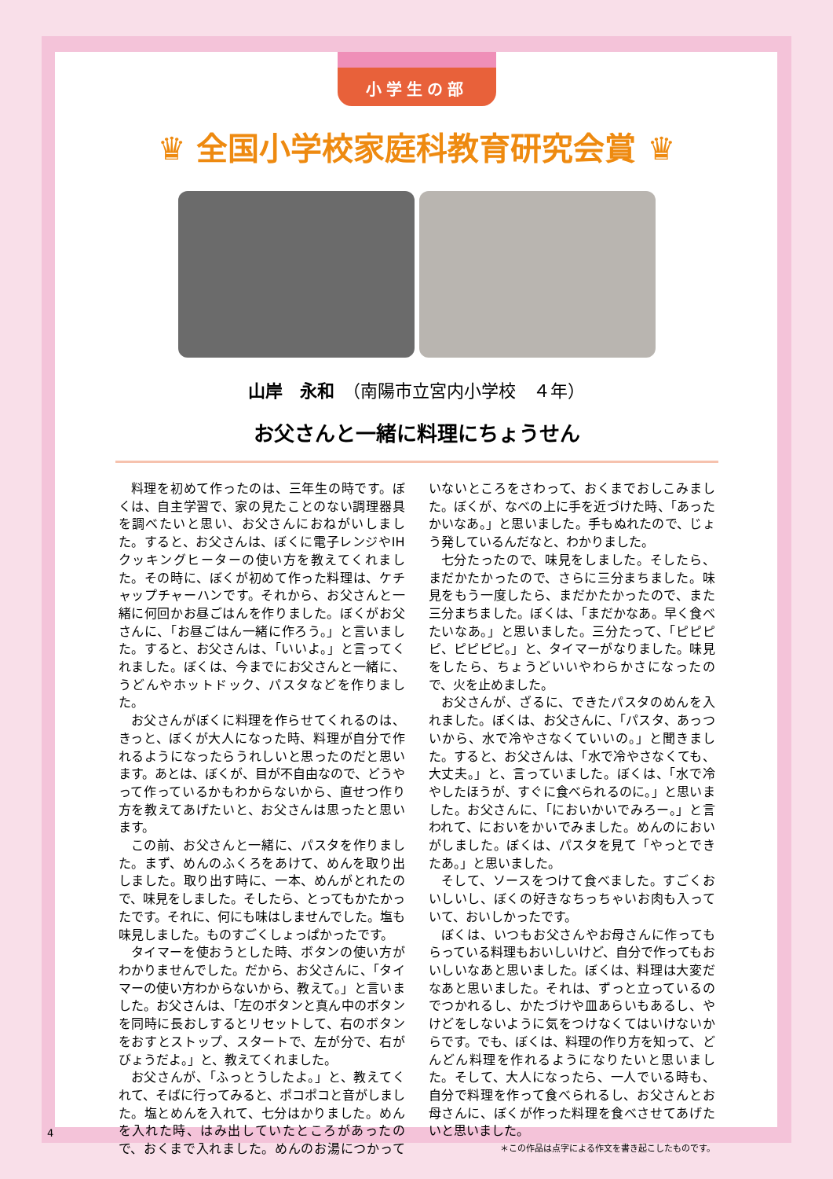小学生の部
♛ 全国小学校家庭科教育研究会賞 ♛
山岸　永和　（南陽市立宮内小学校　４年）
お父さんと一緒に料理にちょうせん
料理を初めて作ったのは、三年生の時です。ぼくは、自主学習で、家の見たことのない調理器具を調べたいと思い、お父さんにおねがいしました。すると、お父さんは、ぼくに電子レンジやIHクッキングヒーターの使い方を教えてくれました。その時に、ぼくが初めて作った料理は、ケチャップチャーハンです。それから、お父さんと一緒に何回かお昼ごはんを作りました。ぼくがお父さんに、「お昼ごはん一緒に作ろう。」と言いました。すると、お父さんは、「いいよ。」と言ってくれました。ぼくは、今までにお父さんと一緒に、うどんやホットドック、パスタなどを作りました。
お父さんがぼくに料理を作らせてくれるのは、きっと、ぼくが大人になった時、料理が自分で作れるようになったらうれしいと思ったのだと思います。あとは、ぼくが、目が不自由なので、どうやって作っているかもわからないから、直せつ作り方を教えてあげたいと、お父さんは思ったと思います。
この前、お父さんと一緒に、パスタを作りました。まず、めんのふくろをあけて、めんを取り出しました。取り出す時に、一本、めんがとれたので、味見をしました。そしたら、とってもかたかったです。それに、何にも味はしませんでした。塩も味見しました。ものすごくしょっぱかったです。
タイマーを使おうとした時、ボタンの使い方がわかりませんでした。だから、お父さんに、「タイマーの使い方わからないから、教えて。」と言いました。お父さんは、「左のボタンと真ん中のボタンを同時に長おしするとリセットして、右のボタンをおすとストップ、スタートで、左が分で、右がびょうだよ。」と、教えてくれました。
お父さんが、「ふっとうしたよ。」と、教えてくれて、そばに行ってみると、ポコポコと音がしました。塩とめんを入れて、七分はかりました。めんを入れた時、はみ出していたところがあったので、おくまで入れました。めんのお湯につかっていないところをさわって、おくまでおしこみました。ぼくが、なべの上に手を近づけた時、「あったかいなあ。」と思いました。手もぬれたので、じょう発しているんだなと、わかりました。
七分たったので、味見をしました。そしたら、まだかたかったので、さらに三分まちました。味見をもう一度したら、まだかたかったので、また三分まちました。ぼくは、「まだかなあ。早く食べたいなあ。」と思いました。三分たって、「ピピピピ、ピピピピ。」と、タイマーがなりました。味見をしたら、ちょうどいいやわらかさになったので、火を止めました。
お父さんが、ざるに、できたパスタのめんを入れました。ぼくは、お父さんに、「パスタ、あっついから、水で冷やさなくていいの。」と聞きました。すると、お父さんは、「水で冷やさなくても、大丈夫。」と、言っていました。ぼくは、「水で冷やしたほうが、すぐに食べられるのに。」と思いました。お父さんに、「においかいでみろー。」と言われて、においをかいでみました。めんのにおいがしました。ぼくは、パスタを見て「やっとできたあ。」と思いました。
そして、ソースをつけて食べました。すごくおいしいし、ぼくの好きなちっちゃいお肉も入っていて、おいしかったです。
ぼくは、いつもお父さんやお母さんに作ってもらっている料理もおいしいけど、自分で作ってもおいしいなあと思いました。ぼくは、料理は大変だなあと思いました。それは、ずっと立っているのでつかれるし、かたづけや皿あらいもあるし、やけどをしないように気をつけなくてはいけないからです。でも、ぼくは、料理の作り方を知って、どんどん料理を作れるようになりたいと思いました。そして、大人になったら、一人でいる時も、自分で料理を作って食べられるし、お父さんとお母さんに、ぼくが作った料理を食べさせてあげたいと思いました。
＊この作品は点字による作文を書き起こしたものです。
4